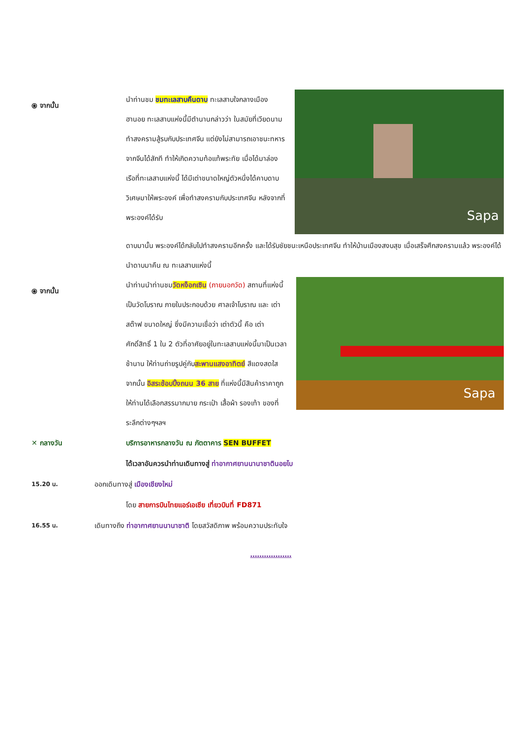⦿ จากนั้น
นำท่านชม ชมทะเลสาบคืนดาบ ทะเลสาบใจกลางเมืองฮานอย ทะเลสาบแห่งนี้มีตำนานกล่าวว่า ในสมัยที่เวียดนามทำสงครามสู้รบกับประเทศจีน แต่ยังไม่สามารถเอาชนะทหารจากจีนได้สักที ทำให้เกิดความท้อแท้พระทัย เมื่อได้มาล่องเรือที่ทะเลสาบแห่งนี้ ได้มีเต่าขนาดใหญ่ตัวหนึ่งได้คาบดาบวิเศษมาให้พระองค์ เพื่อทำสงครามกับประเทศจีน หลังจากที่พระองค์ได้รับ
Sapa
ดาบมานั้น พระองค์ได้กลับไปทำสงครามอีกครั้ง และได้รับชัยชนะเหนือประเทศจีน ทำให้บ้านเมืองสงบสุข เมื่อเสร็จศึกสงครามแล้ว พระองค์ได้นำดาบมาคืน ณ ทะเลสาบแห่งนี้
⦿ จากนั้น
นำท่านนำท่านชมวัดหง็อกเซิน (ภายนอกวัด) สถานที่แห่งนี้เป็นวัดโบราณ ภายในประกอบด้วย ศาลเจ้าโบราณ และ เต่าสต๊าฟ ขนาดใหญ่ ซึ่งมีความเชื่อว่า เต่าตัวนี้ คือ เต่าศักดิ์สิทธิ์ 1 ใน 2 ตัวที่อาศัยอยู่ในทะเลสาบแห่งนี้มาเป็นเวลาช้านาน ให้ท่านถ่ายรูปคู่กับสะพานแสงอาทิตย์ สีแดงสดใส จากนั้น อิสระช้อบปิ้งถนน 36 สาย ที่แห่งนี้มีสินค้าราคาถูกให้ท่านได้เลือกสรรมากมาย กระเป๋า เสื้อผ้า รองเท้า ของที่ระลึกต่างๆฯลฯ
Sapa
✕ กลางวัน บริการอาหารกลางวัน ณ ภัตตาคาร SEN BUFFET
ได้เวลาอันควรนำท่านเดินทางสู่ ท่าอากาศยานนานาชาตินอยไบ
15.20 น. ออกเดินทางสู่ เมืองเชียงใหม่
โดย สายการบินไทยแอร์เอเชีย เที่ยวบินที่ FD871
16.55 น. เดินทางถึง ท่าอากาศยานนานาชาติ โดยสวัสดิภาพ พร้อมความประทับใจ
………………